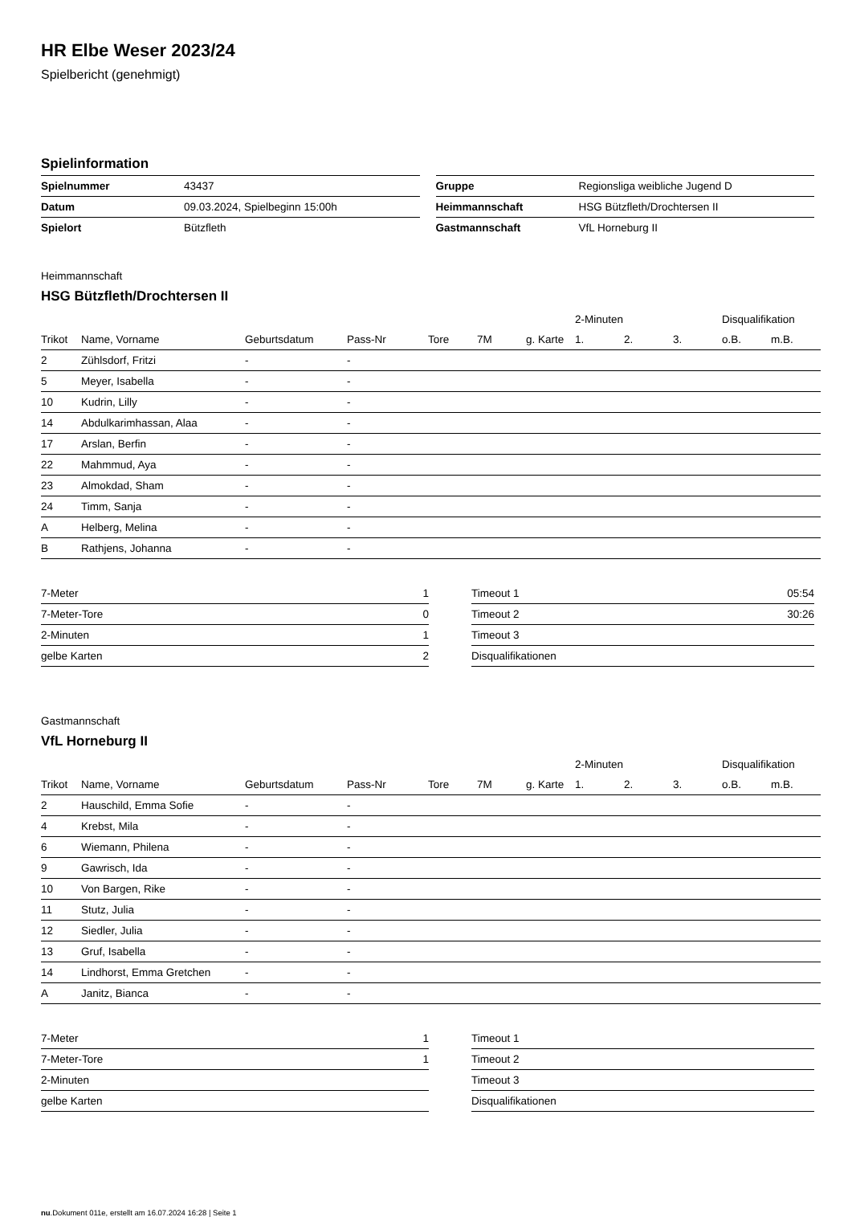HR Elbe Weser 2023/24
Spielbericht (genehmigt)
Spielinformation
| Spielnummer | 43437 |
| Datum | 09.03.2024, Spielbeginn 15:00h |
| Spielort | Bützfleth |
| Gruppe | Regionsliga weibliche Jugend D |
| Heimmannschaft | HSG Bützfleth/Drochtersen II |
| Gastmannschaft | VfL Horneburg II |
Heimmannschaft
HSG Bützfleth/Drochtersen II
| | | | | | | | 2-Minuten | | | Disqualifikation | |
| --- | --- | --- | --- | --- | --- | --- | --- | --- | --- | --- | --- |
| Trikot | Name, Vorname | Geburtsdatum | Pass-Nr | Tore | 7M | g. Karte | 1. | 2. | 3. | o.B. | m.B. |
| 2 | Zühlsdorf, Fritzi | - | - | | | | | | | | |
| 5 | Meyer, Isabella | - | - | | | | | | | | |
| 10 | Kudrin, Lilly | - | - | | | | | | | | |
| 14 | Abdulkarimhassan, Alaa | - | - | | | | | | | | |
| 17 | Arslan, Berfin | - | - | | | | | | | | |
| 22 | Mahmmud, Aya | - | - | | | | | | | | |
| 23 | Almokdad, Sham | - | - | | | | | | | | |
| 24 | Timm, Sanja | - | - | | | | | | | | |
| A | Helberg, Melina | - | - | | | | | | | | |
| B | Rathjens, Johanna | - | - | | | | | | | | |
| 7-Meter | 1 |
| 7-Meter-Tore | 0 |
| 2-Minuten | 1 |
| gelbe Karten | 2 |
| Timeout 1 | 05:54 |
| Timeout 2 | 30:26 |
| Timeout 3 | |
| Disqualifikationen | |
Gastmannschaft
VfL Horneburg II
| | | | | | | | 2-Minuten | | | Disqualifikation | |
| --- | --- | --- | --- | --- | --- | --- | --- | --- | --- | --- | --- |
| Trikot | Name, Vorname | Geburtsdatum | Pass-Nr | Tore | 7M | g. Karte | 1. | 2. | 3. | o.B. | m.B. |
| 2 | Hauschild, Emma Sofie | - | - | | | | | | | | |
| 4 | Krebst, Mila | - | - | | | | | | | | |
| 6 | Wiemann, Philena | - | - | | | | | | | | |
| 9 | Gawrisch, Ida | - | - | | | | | | | | |
| 10 | Von Bargen, Rike | - | - | | | | | | | | |
| 11 | Stutz, Julia | - | - | | | | | | | | |
| 12 | Siedler, Julia | - | - | | | | | | | | |
| 13 | Gruf, Isabella | - | - | | | | | | | | |
| 14 | Lindhorst, Emma Gretchen | - | - | | | | | | | | |
| A | Janitz, Bianca | - | - | | | | | | | | |
| 7-Meter | 1 |
| 7-Meter-Tore | 1 |
| 2-Minuten | |
| gelbe Karten | |
| Timeout 1 | |
| Timeout 2 | |
| Timeout 3 | |
| Disqualifikationen | |
nu.Dokument 011e, erstellt am 16.07.2024 16:28 | Seite 1